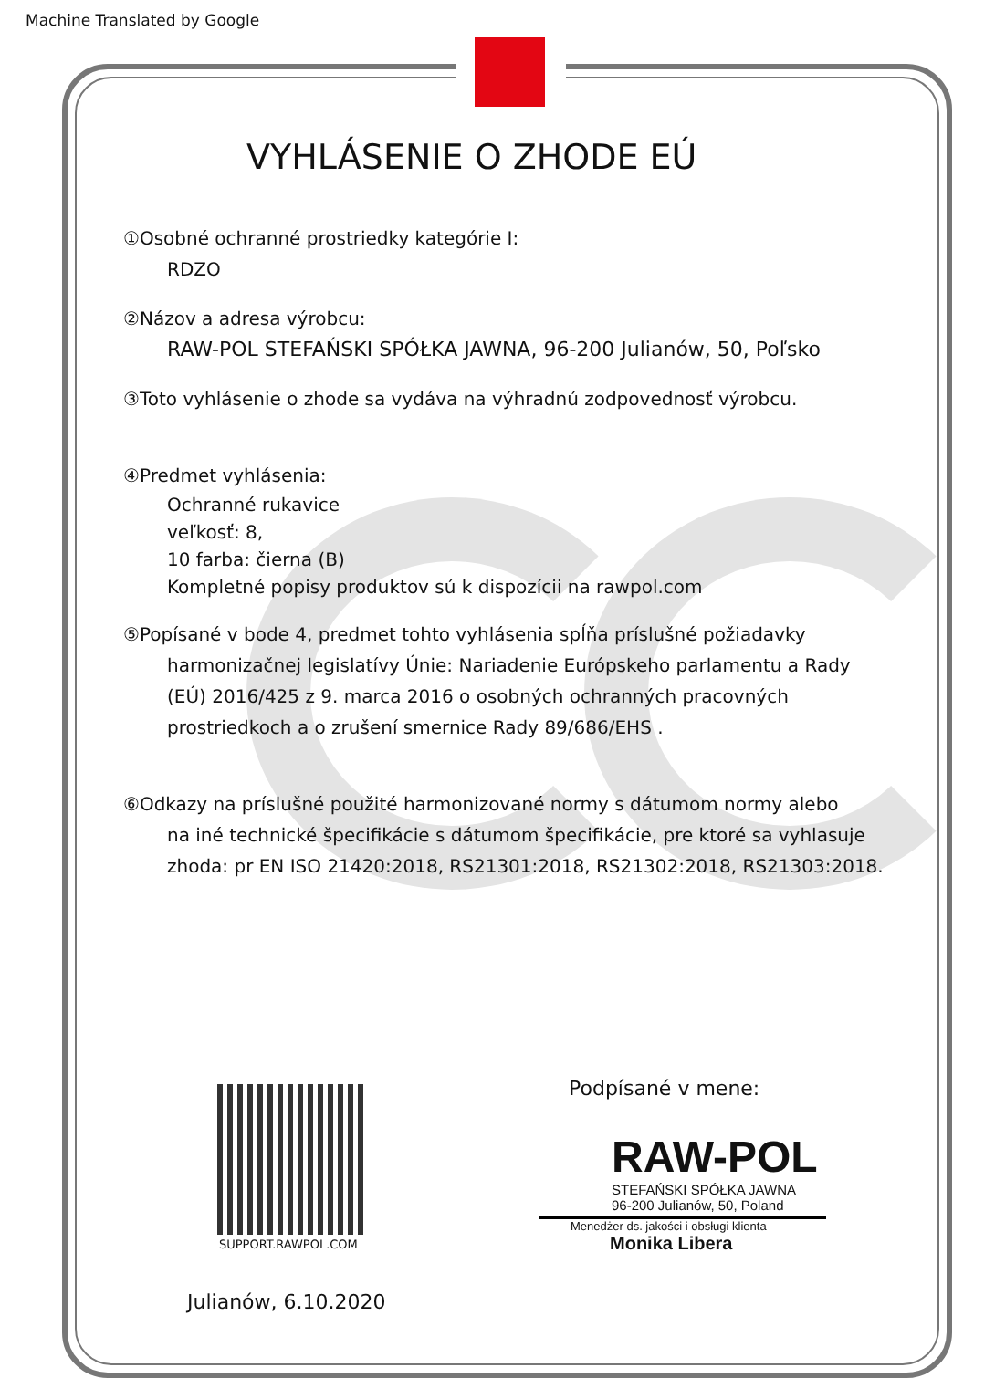Machine Translated by Google
VYHLÁSENIE O ZHODE EÚ
①Osobné ochranné prostriedky kategórie I:
RDZO
②Názov a adresa výrobcu:
RAW-POL STEFAŃSKI SPÓŁKA JAWNA, 96-200 Julianów, 50, Poľsko
③Toto vyhlásenie o zhode sa vydáva na výhradnú zodpovednosť výrobcu.
④Predmet vyhlásenia:
Ochranné rukavice
veľkosť: 8,
10 farba: čierna (B)
Kompletné popisy produktov sú k dispozícii na rawpol.com
⑤Popísané v bode 4, predmet tohto vyhlásenia spĺňa príslušné požiadavky
harmonizačnej legislatívy Únie: Nariadenie Európskeho parlamentu a Rady (EÚ) 2016/425 z 9. marca 2016 o osobných ochranných pracovných prostriedkoch a o zrušení smernice Rady 89/686/EHS .
⑥Odkazy na príslušné použité harmonizované normy s dátumom normy alebo
na iné technické špecifikácie s dátumom špecifikácie, pre ktoré sa vyhlasuje zhoda: pr EN ISO 21420:2018, RS21301:2018, RS21302:2018, RS21303:2018.
SUPPORT.RAWPOL.COM
Podpísané v mene:
RAW-POL
STEFAŃSKI SPÓŁKA JAWNA
96-200 Julianów, 50, Poland
Menedżer ds. jakości i obsługi klienta
Monika Libera
Julianów, 6.10.2020